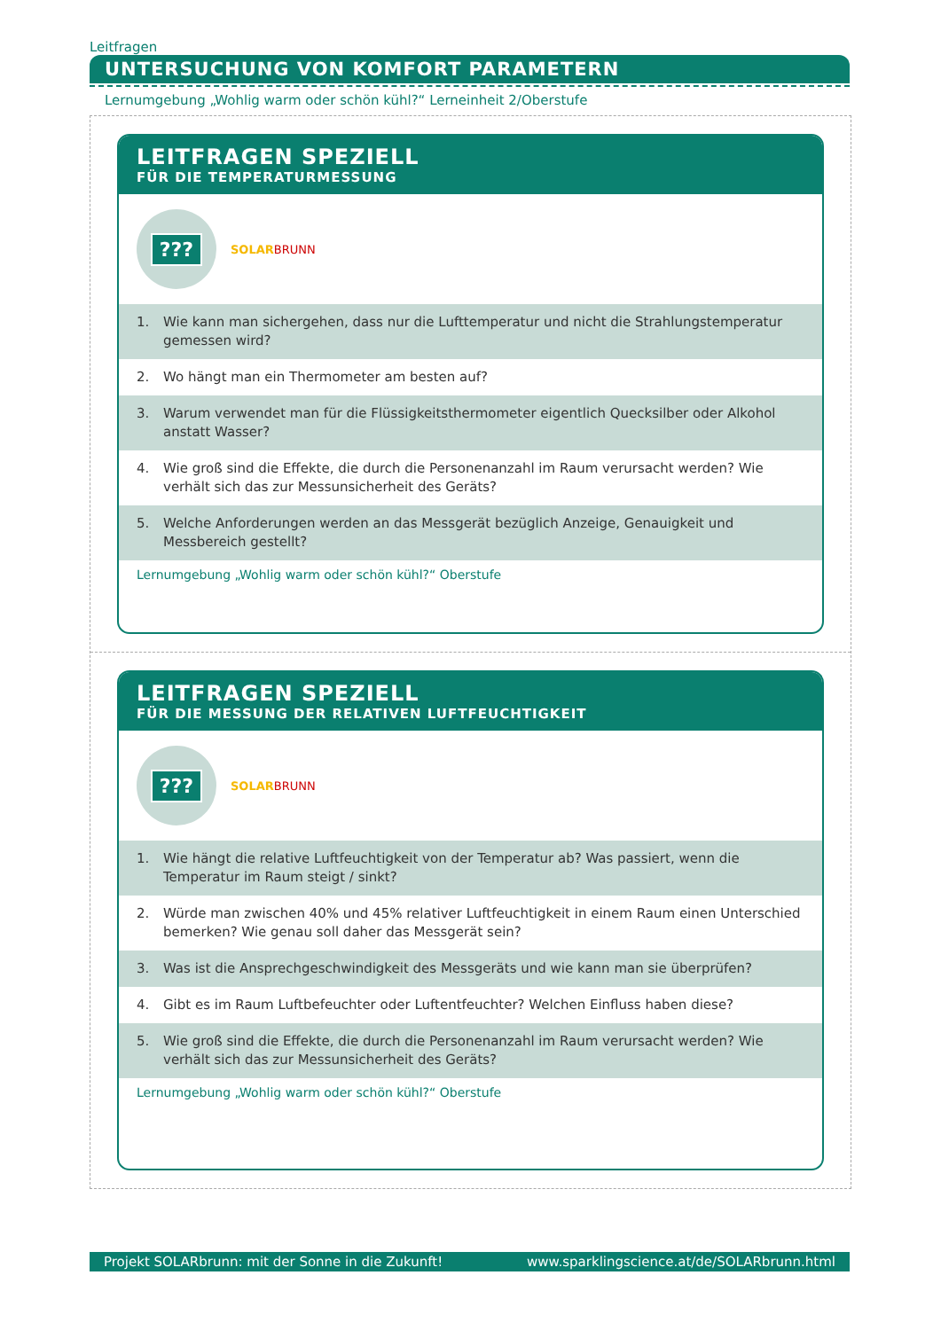Leitfragen
UNTERSUCHUNG VON KOMFORT PARAMETERN
Lernumgebung „Wohlig warm oder schön kühl?“ Lerneinheit 2/Oberstufe
LEITFRAGEN SPEZIELL
FÜR DIE TEMPERATURMESSUNG
???
SOLAR BRUNN
1. Wie kann man sichergehen, dass nur die Lufttemperatur und nicht die Strahlungstemperatur gemessen wird?
2. Wo hängt man ein Thermometer am besten auf?
3. Warum verwendet man für die Flüssigkeitsthermometer eigentlich Quecksilber oder Alkohol anstatt Wasser?
4. Wie groß sind die Effekte, die durch die Personenanzahl im Raum verursacht werden? Wie verhält sich das zur Messunsicherheit des Geräts?
5. Welche Anforderungen werden an das Messgerät bezüglich Anzeige, Genauigkeit und Messbereich gestellt?
Lernumgebung „Wohlig warm oder schön kühl?“ Oberstufe
LEITFRAGEN SPEZIELL
FÜR DIE MESSUNG DER RELATIVEN LUFTFEUCHTIGKEIT
???
SOLAR BRUNN
1. Wie hängt die relative Luftfeuchtigkeit von der Temperatur ab? Was passiert, wenn die Temperatur im Raum steigt / sinkt?
2. Würde man zwischen 40% und 45% relativer Luftfeuchtigkeit in einem Raum einen Unterschied bemerken? Wie genau soll daher das Messgerät sein?
3. Was ist die Ansprechgeschwindigkeit des Messgeräts und wie kann man sie überprüfen?
4. Gibt es im Raum Luftbefeuchter oder Luftentfeuchter? Welchen Einfluss haben diese?
5. Wie groß sind die Effekte, die durch die Personenanzahl im Raum verursacht werden? Wie verhält sich das zur Messunsicherheit des Geräts?
Lernumgebung „Wohlig warm oder schön kühl?“ Oberstufe
Projekt SOLARbrunn: mit der Sonne in die Zukunft! www.sparklingscience.at/de/SOLARbrunn.html